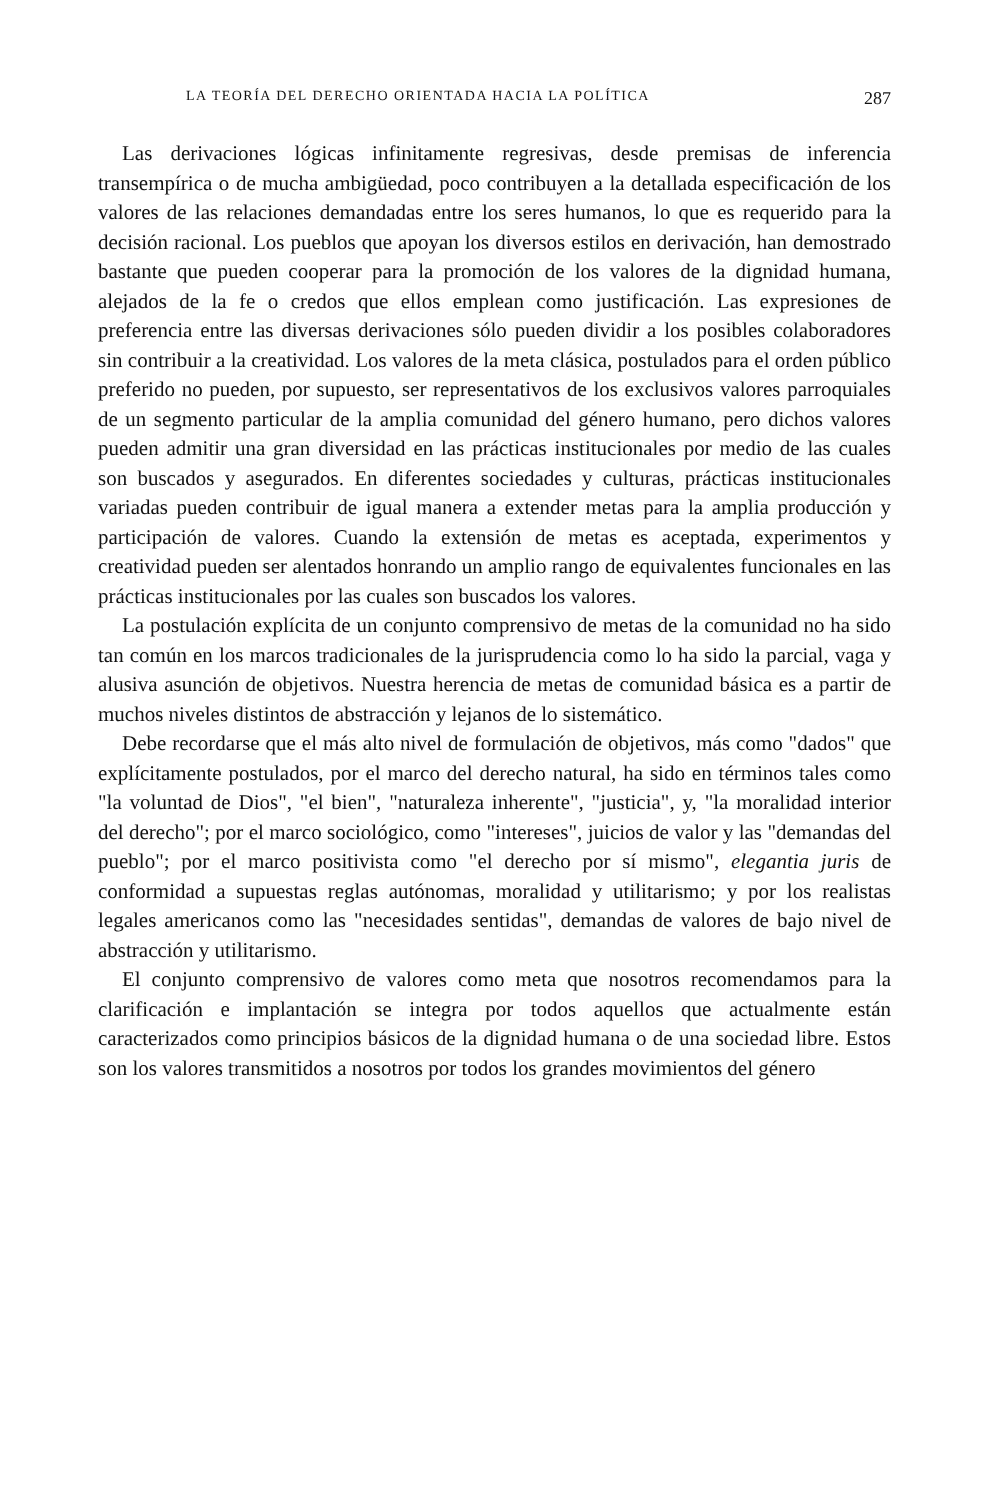LA TEORÍA DEL DERECHO ORIENTADA HACIA LA POLÍTICA 287
Las derivaciones lógicas infinitamente regresivas, desde premisas de inferencia transempírica o de mucha ambigüedad, poco contribuyen a la detallada especificación de los valores de las relaciones demandadas entre los seres humanos, lo que es requerido para la decisión racional. Los pueblos que apoyan los diversos estilos en derivación, han demostrado bastante que pueden cooperar para la promoción de los valores de la dignidad humana, alejados de la fe o credos que ellos emplean como justificación. Las expresiones de preferencia entre las diversas derivaciones sólo pueden dividir a los posibles colaboradores sin contribuir a la creatividad. Los valores de la meta clásica, postulados para el orden público preferido no pueden, por supuesto, ser representativos de los exclusivos valores parroquiales de un segmento particular de la amplia comunidad del género humano, pero dichos valores pueden admitir una gran diversidad en las prácticas institucionales por medio de las cuales son buscados y asegurados. En diferentes sociedades y culturas, prácticas institucionales variadas pueden contribuir de igual manera a extender metas para la amplia producción y participación de valores. Cuando la extensión de metas es aceptada, experimentos y creatividad pueden ser alentados honrando un amplio rango de equivalentes funcionales en las prácticas institucionales por las cuales son buscados los valores.
La postulación explícita de un conjunto comprensivo de metas de la comunidad no ha sido tan común en los marcos tradicionales de la jurisprudencia como lo ha sido la parcial, vaga y alusiva asunción de objetivos. Nuestra herencia de metas de comunidad básica es a partir de muchos niveles distintos de abstracción y lejanos de lo sistemático.
Debe recordarse que el más alto nivel de formulación de objetivos, más como "dados" que explícitamente postulados, por el marco del derecho natural, ha sido en términos tales como "la voluntad de Dios", "el bien", "naturaleza inherente", "justicia", y, "la moralidad interior del derecho"; por el marco sociológico, como "intereses", juicios de valor y las "demandas del pueblo"; por el marco positivista como "el derecho por sí mismo", elegantia juris de conformidad a supuestas reglas autónomas, moralidad y utilitarismo; y por los realistas legales americanos como las "necesidades sentidas", demandas de valores de bajo nivel de abstracción y utilitarismo.
El conjunto comprensivo de valores como meta que nosotros recomendamos para la clarificación e implantación se integra por todos aquellos que actualmente están caracterizados como principios básicos de la dignidad humana o de una sociedad libre. Estos son los valores transmitidos a nosotros por todos los grandes movimientos del género